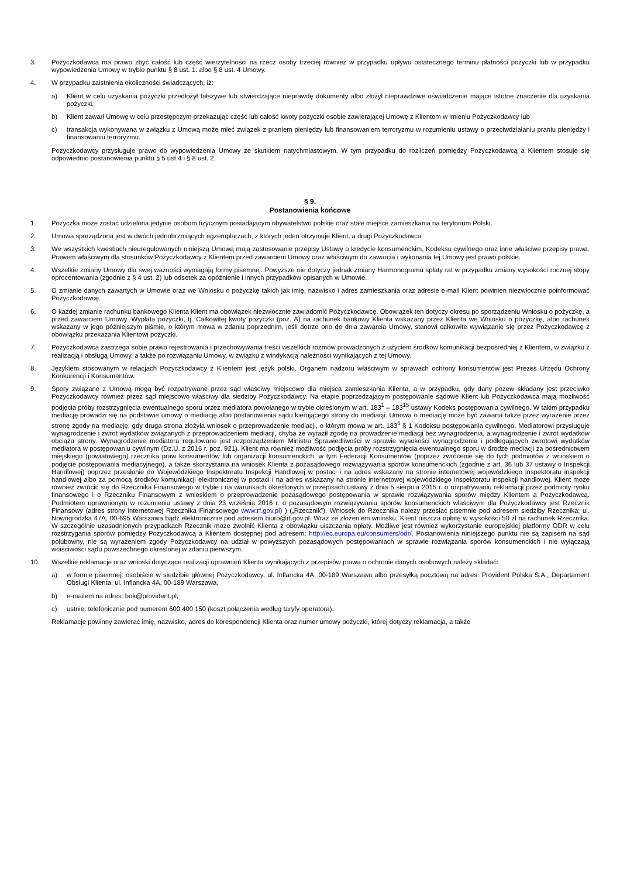3. Pożyczkodawca ma prawo zbyć całość lub część wierzytelności na rzecz osoby trzeciej również w przypadku upływu ostatecznego terminu płatności pożyczki lub w przypadku wypowiedzenia Umowy w trybie punktu § 8 ust. 1. albo § 8 ust. 4 Umowy.
4. W przypadku zaistnienia okoliczności świadczących, iż:
a) Klient w celu uzyskania pożyczki przedłożył fałszywe lub stwierdzające nieprawdę dokumenty albo złożył nieprawdziwe oświadczenie mające istotne znaczenie dla uzyskania pożyczki,
b) Klient zawarł Umowę w celu przestępczym przekazując część lub całość kwoty pożyczki osobie zawierającej Umowę z Klientem w imieniu Pożyczkodawcy lub
c) transakcja wykonywana w związku z Umową może mieć związek z praniem pieniędzy lub finansowaniem terroryzmu w rozumieniu ustawy o przeciwdziałaniu praniu pieniędzy i finansowaniu terroryzmu.
Pożyczkodawcy przysługuje prawo do wypowiedzenia Umowy ze skutkiem natychmiastowym. W tym przypadku do rozliczeń pomiędzy Pożyczkodawcą a Klientem stosuje się odpowiednio postanowienia punktu § 5 ust.4 i § 8 ust. 2.
§ 9.
Postanowienia końcowe
1. Pożyczka może zostać udzielona jedynie osobom fizycznym posiadającym obywatelstwo polskie oraz stałe miejsce zamieszkania na terytorium Polski.
2. Umowa sporządzona jest w dwóch jednobrzmiących egzemplarzach, z których jeden otrzymuje Klient, a drugi Pożyczkodawca.
3. We wszystkich kwestiach nieuregulowanych niniejszą Umową mają zastosowanie przepisy Ustawy o kredycie konsumenckim, Kodeksu cywilnego oraz inne właściwe przepisy prawa. Prawem właściwym dla stosunków Pożyczkodawcy z Klientem przed zawarciem Umowy oraz właściwym do zawarcia i wykonania tej Umowy jest prawo polskie.
4. Wszelkie zmiany Umowy dla swej ważności wymagają formy pisemnej. Powyższe nie dotyczy jednak zmiany Harmonogramu spłaty rat w przypadku zmiany wysokości rocznej stopy oprocentowania (zgodnie z § 4 ust. 2) lub odsetek za opóźnienie i innych przypadków opisanych w Umowie.
5. O zmianie danych zawartych w Umowie oraz we Wniosku o pożyczkę takich jak imię, nazwisko i adres zamieszkania oraz adresie e-mail Klient powinien niezwłocznie poinformować Pożyczkodawcę.
6. O każdej zmianie rachunku bankowego Klienta Klient ma obowiązek niezwłocznie zawiadomić Pożyczkodawcę. Obowiązek ten dotyczy okresu po sporządzeniu Wniosku o pożyczkę, a przed zawarciem Umowy. Wypłata pożyczki, tj. Całkowitej kwoty pożyczki (poz. A) na rachunek bankowy Klienta wskazany przez Klienta we Wniosku o pożyczkę, albo rachunek wskazany w jego późniejszym piśmie, o którym mowa w zdaniu poprzednim, jeśli dotrze ono do dnia zawarcia Umowy, stanowi całkowite wywiązanie się przez Pożyczkodawcę z obowiązku przekazania Klientowi pożyczki.
7. Pożyczkodawca zastrzega sobie prawo rejestrowania i przechowywania treści wszelkich rozmów prowadzonych z użyciem środków komunikacji bezpośredniej z Klientem, w związku z realizacją i obsługą Umowy, a także po rozwiązaniu Umowy, w związku z windykacją należności wynikających z tej Umowy.
8. Językiem stosowanym w relacjach Pożyczkodawcy z Klientem jest język polski. Organem nadzoru właściwym w sprawach ochrony konsumentów jest Prezes Urzędu Ochrony Konkurencji i Konsumentów.
9. Spory związane z Umową mogą być rozpatrywane przez sąd właściwy miejscowo dla miejsca zamieszkania Klienta, a w przypadku, gdy dany pozew składany jest przeciwko Pożyczkodawcy również przez sąd miejscowo właściwy dla siedziby Pożyczkodawcy. Na etapie poprzedzającym postępowanie sądowe Klient lub Pożyczkodawca mają możliwość podjęcia próby rozstrzygnięcia ewentualnego sporu przez mediatora powołanego w trybie określonym w art. 183<sup>1</sup> – 183<sup>15</sup> ustawy Kodeks postępowania cywilnego. W takim przypadku mediację prowadzi się na podstawie umowy o mediację albo postanowienia sądu kierującego strony do mediacji. Umowa o mediację może być zawarta także przez wyrażenie przez stronę zgody na mediację, gdy druga strona złożyła wniosek o przeprowadzenie mediacji, o którym mowa w art. 183<sup>6</sup> § 1 Kodeksu postępowania cywilnego. Mediatorowi przysługuje wynagrodzenie i zwrot wydatków związanych z przeprowadzeniem mediacji, chyba że wyraził zgodę na prowadzenie mediacji bez wynagrodzenia, a wynagrodzenie i zwrot wydatków obciąża strony. Wynagrodzenie mediatora regulowane jest rozporządzeniem Ministra Sprawiedliwości w sprawie wysokości wynagrodzenia i podlegających zwrotowi wydatków mediatora w postępowaniu cywilnym (Dz.U. z 2016 r. poz. 921). Klient ma również możliwość podjęcia próby rozstrzygnięcia ewentualnego sporu w drodze mediacji za pośrednictwem miejskiego (powiatowego) rzecznika praw konsumentów lub organizacji konsumenckich, w tym Federacji Konsumentów (poprzez zwrócenie się do tych podmiotów z wnioskiem o podjęcie postępowania mediacyjnego), a także skorzystania na wniosek Klienta z pozasądowego rozwiązywania sporów konsumenckich (zgodnie z art. 36 lub 37 ustawy o Inspekcji Handlowej) poprzez przesłanie do Wojewódzkiego Inspektoratu Inspekcji Handlowej w postaci i na adres wskazany na stronie internetowej wojewódzkiego inspektoratu inspekcji handlowej albo za pomocą środków komunikacji elektronicznej w postaci i na adres wskazany na stronie internetowej wojewódzkiego inspektoratu inspekcji handlowej. Klient może również zwrócić się do Rzecznika Finansowego w trybie i na warunkach określonych w przepisach ustawy z dnia 5 sierpnia 2015 r. o rozpatrywaniu reklamacji przez podmioty rynku finansowego i o Rzeczniku Finansowym z wnioskiem o przeprowadzenie pozasądowego postępowania w sprawie rozwiązywania sporów między Klientem a Pożyczkodawcą. Podmiotem uprawnionym w rozumieniu ustawy z dnia 23 września 2016 r. o pozasądowym rozwiązywaniu sporów konsumenckich właściwym dla Pożyczkodawcy jest Rzecznik Finansowy (adres strony internetowej Rzecznika Finansowego www.rf.gov.pl) ) („Rzecznik”). Wniosek do Rzecznika należy przesłać pisemnie pod adresem siedziby Rzecznika: ul. Nowogrodzka 47A, 00-695 Warszawa bądź elektronicznie pod adresem biuro@rf.gov.pl. Wraz ze złożeniem wniosku, Klient uiszcza opłatę w wysokości 50 zł na rachunek Rzecznika. W szczególnie uzasadnionych przypadkach Rzecznik może zwolnić Klienta z obowiązku uiszczania opłaty. Możliwe jest również wykorzystanie europejskiej platformy ODR w celu rozstrzygania sporów pomiędzy Pożyczkodawcą a Klientem dostępnej pod adresem: http://ec.europa.eu/consumers/odr/. Postanowienia niniejszego punktu nie są zapisem na sąd polubowny, nie są wyrażeniem zgody Pożyczkodawcy na udział w powyższych pozasądowych postępowaniach w sprawie rozwiązania sporów konsumenckich i nie wyłączają właściwości sądu powszechnego określonej w zdaniu pierwszym.
10. Wszelkie reklamacje oraz wnioski dotyczące realizacji uprawnień Klienta wynikających z przepisów prawa o ochronie danych osobowych należy składać:
a) w formie pisemnej: osobiście w siedzibie głównej Pożyczkodawcy, ul. Inflancka 4A, 00-189 Warszawa albo przesyłką pocztową na adres: Provident Polska S.A., Departament Obsługi Klienta, ul. Inflancka 4A, 00-189 Warszawa,
b) e-mailem na adres: bok@provident.pl,
c) ustnie: telefonicznie pod numerem 600 400 150 (koszt połączenia według taryfy operatora).
Reklamacje powinny zawierać imię, nazwisko, adres do korespondencji Klienta oraz numer umowy pożyczki, której dotyczy reklamacja, a także